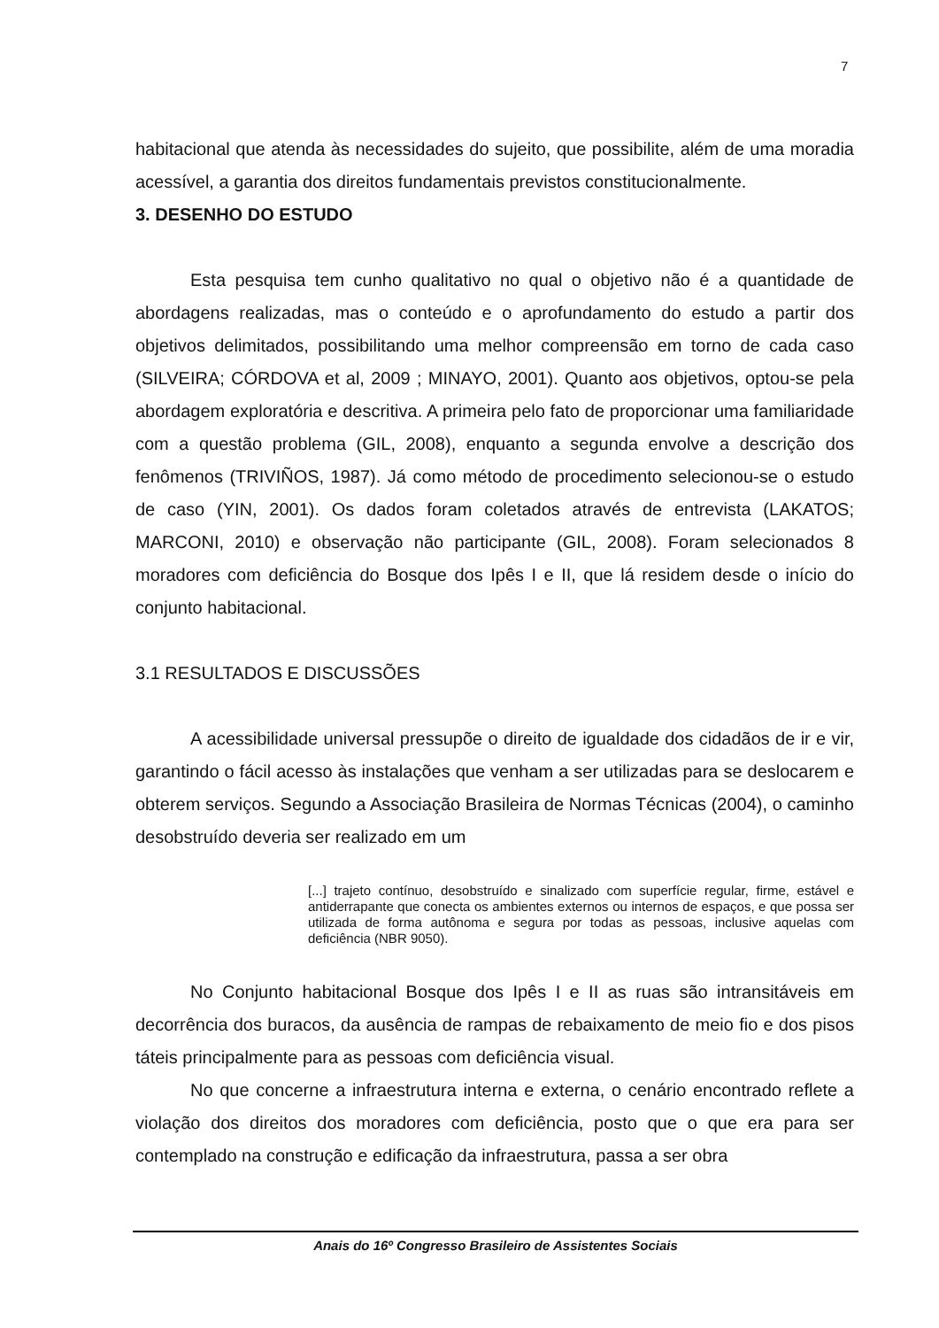7
habitacional que atenda às necessidades do sujeito, que possibilite, além de uma moradia acessível, a garantia dos direitos fundamentais previstos constitucionalmente.
3. DESENHO DO ESTUDO
Esta pesquisa tem cunho qualitativo no qual o objetivo não é a quantidade de abordagens realizadas, mas o conteúdo e o aprofundamento do estudo a partir dos objetivos delimitados, possibilitando uma melhor compreensão em torno de cada caso (SILVEIRA; CÓRDOVA et al, 2009 ; MINAYO, 2001). Quanto aos objetivos, optou-se pela abordagem exploratória e descritiva. A primeira pelo fato de proporcionar uma familiaridade com a questão problema (GIL, 2008), enquanto a segunda envolve a descrição dos fenômenos (TRIVIÑOS, 1987). Já como método de procedimento selecionou-se o estudo de caso (YIN, 2001). Os dados foram coletados através de entrevista (LAKATOS; MARCONI, 2010) e observação não participante (GIL, 2008). Foram selecionados 8 moradores com deficiência do Bosque dos Ipês I e II, que lá residem desde o início do conjunto habitacional.
3.1 RESULTADOS E DISCUSSÕES
A acessibilidade universal pressupõe o direito de igualdade dos cidadãos de ir e vir, garantindo o fácil acesso às instalações que venham a ser utilizadas para se deslocarem e obterem serviços. Segundo a Associação Brasileira de Normas Técnicas (2004), o caminho desobstruído deveria ser realizado em um
[...] trajeto contínuo, desobstruído e sinalizado com superfície regular, firme, estável e antiderrapante que conecta os ambientes externos ou internos de espaços, e que possa ser utilizada de forma autônoma e segura por todas as pessoas, inclusive aquelas com deficiência (NBR 9050).
No Conjunto habitacional Bosque dos Ipês I e II as ruas são intransitáveis em decorrência dos buracos, da ausência de rampas de rebaixamento de meio fio e dos pisos táteis principalmente para as pessoas com deficiência visual.
No que concerne a infraestrutura interna e externa, o cenário encontrado reflete a violação dos direitos dos moradores com deficiência, posto que o que era para ser contemplado na construção e edificação da infraestrutura, passa a ser obra
Anais do 16º Congresso Brasileiro de Assistentes Sociais